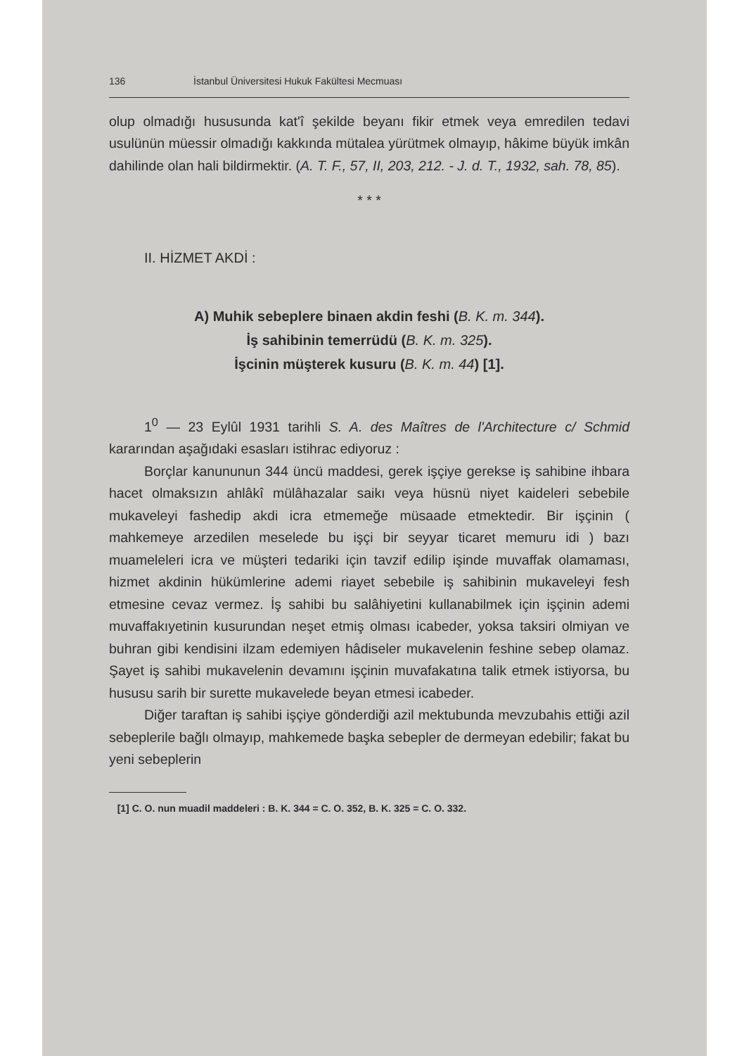136 İstanbul Üniversitesi Hukuk Fakültesi Mecmuası
olup olmadığı hususunda kat'î şekilde beyanı fikir etmek veya emredilen tedavi usulünün müessir olmadığı kakkında mütalea yürütmek olmayıp, hâkime büyük imkân dahilinde olan hali bildirmektir. (A. T. F., 57, II, 203, 212. - J. d. T., 1932, sah. 78, 85).
* * *
II. HİZMET AKDİ :
A) Muhik sebeplere binaen akdin feshi (B. K. m. 344).
İş sahibinin temerrüdü (B. K. m. 325).
İşcinin müşterek kusuru (B. K. m. 44) [1].
1<sup>0</sup> — 23 Eylûl 1931 tarihli S. A. des Maîtres de l'Architecture c/ Schmid kararından aşağıdaki esasları istihrac ediyoruz :
Borçlar kanununun 344 üncü maddesi, gerek işçiye gerekse iş sahibine ihbara hacet olmaksızın ahlâkî mülâhazalar saikı veya hüsnü niyet kaideleri sebebile mukaveleyi fashedip akdi icra etmemeğe müsaade etmektedir. Bir işçinin ( mahkemeye arzedilen meselede bu işçi bir seyyar ticaret memuru idi ) bazı muameleleri icra ve müşteri tedariki için tavzif edilip işinde muvaffak olamaması, hizmet akdinin hükümlerine ademi riayet sebebile iş sahibinin mukaveleyi fesh etmesine cevaz vermez. İş sahibi bu salâhiyetini kullanabilmek için işçinin ademi muvaffakıyetinin kusurundan neşet etmiş olması icabeder, yoksa taksiri olmiyan ve buhran gibi kendisini ilzam edemiyen hâdiseler mukavelenin feshine sebep olamaz. Şayet iş sahibi mukavelenin devamını işçinin muvafakatına talik etmek istiyorsa, bu hususu sarih bir surette mukavelede beyan etmesi icabeder.
Diğer taraftan iş sahibi işçiye gönderdiği azil mektubunda mevzubahis ettiği azil sebeplerile bağlı olmayıp, mahkemede başka sebepler de dermeyan edebilir; fakat bu yeni sebeplerin
[1] C. O. nun muadil maddeleri : B. K. 344 = C. O. 352, B. K. 325 = C. O. 332.